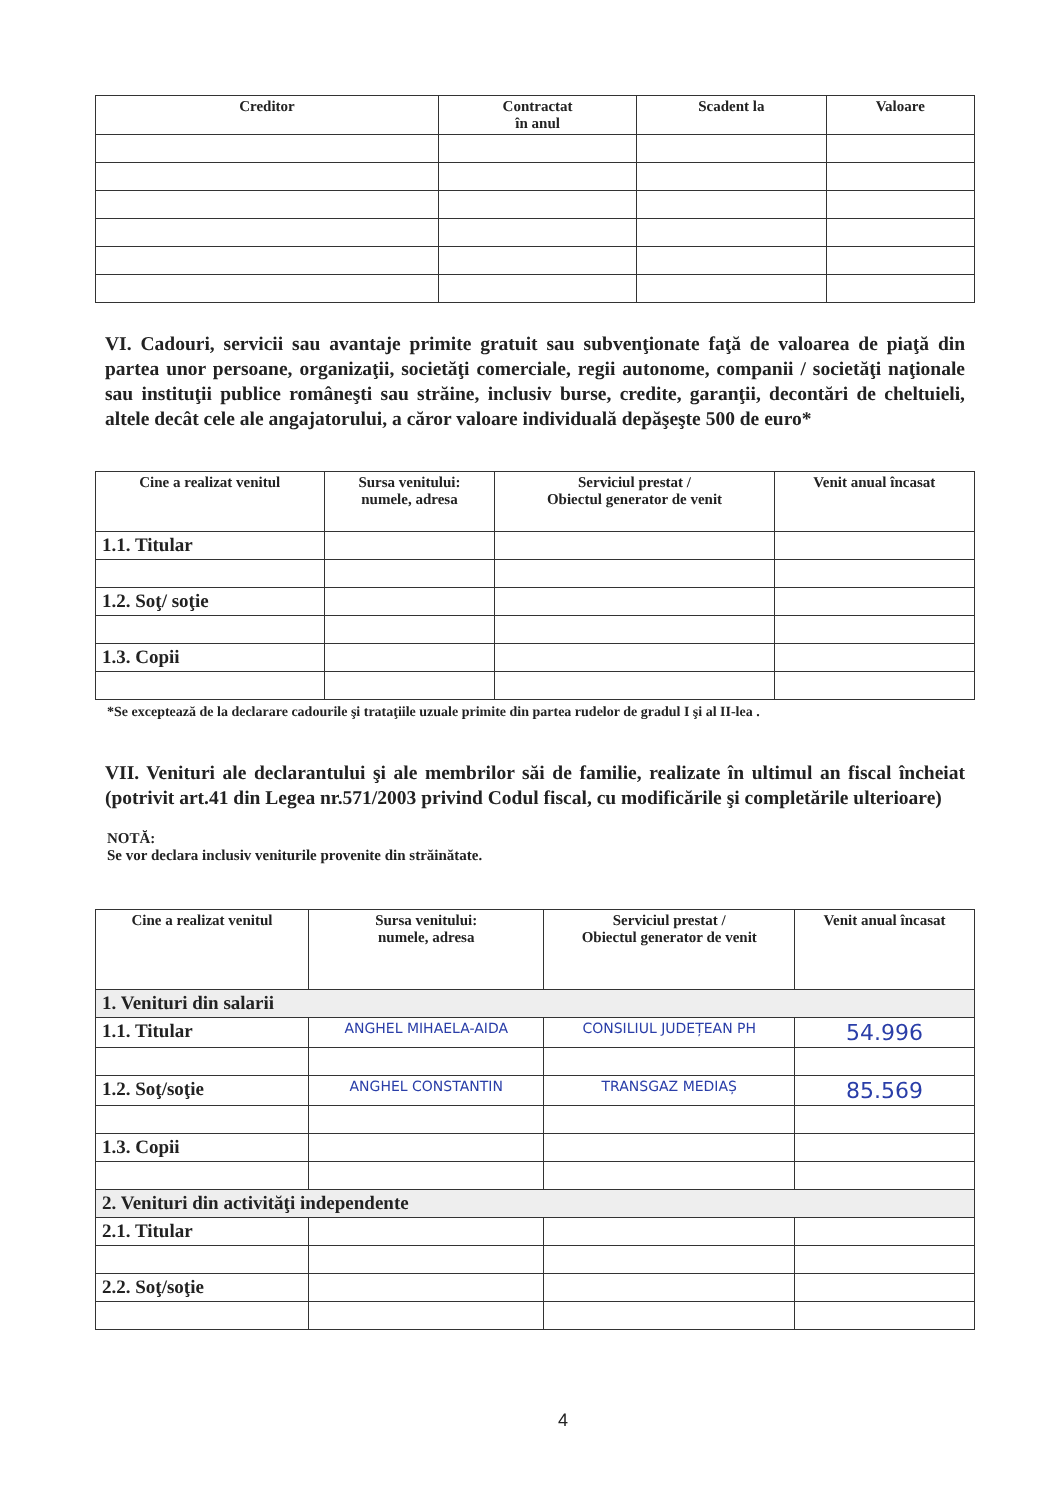| Creditor | Contractat în anul | Scadent la | Valoare |
| --- | --- | --- | --- |
VI. Cadouri, servicii sau avantaje primite gratuit sau subvenţionate faţă de valoarea de piaţă din partea unor persoane, organizaţii, societăţi comerciale, regii autonome, companii / societăţi naţionale sau instituţii publice româneşti sau străine, inclusiv burse, credite, garanţii, decontări de cheltuieli, altele decât cele ale angajatorului, a căror valoare individuală depăşeşte 500 de euro*
| Cine a realizat venitul | Sursa venitului: numele, adresa | Serviciul prestat / Obiectul generator de venit | Venit anual încasat |
| --- | --- | --- | --- |
| 1.1. Titular | | | |
| 1.2. Soţ/ soţie | | | |
| 1.3. Copii | | | |
*Se exceptează de la declarare cadourile şi trataţiile uzuale primite din partea rudelor de gradul I şi al II-lea .
VII. Venituri ale declarantului şi ale membrilor săi de familie, realizate în ultimul an fiscal încheiat (potrivit art.41 din Legea nr.571/2003 privind Codul fiscal, cu modificările şi completările ulterioare)
NOTĂ:
Se vor declara inclusiv veniturile provenite din străinătate.
| Cine a realizat venitul | Sursa venitului: numele, adresa | Serviciul prestat / Obiectul generator de venit | Venit anual încasat |
| --- | --- | --- | --- |
| 1. Venituri din salarii | | | |
| 1.1. Titular | ANGHEL MIHAELA-AIDA | CONSILIUL JUDEȚEAN PH | 54.996 |
| 1.2. Soţ/soţie | ANGHEL CONSTANTIN | TRANSGAZ MEDIAȘ | 85.569 |
| 1.3. Copii | | | |
| 2. Venituri din activităţi independente | | | |
| 2.1. Titular | | | |
| 2.2. Soţ/soţie | | | |
4